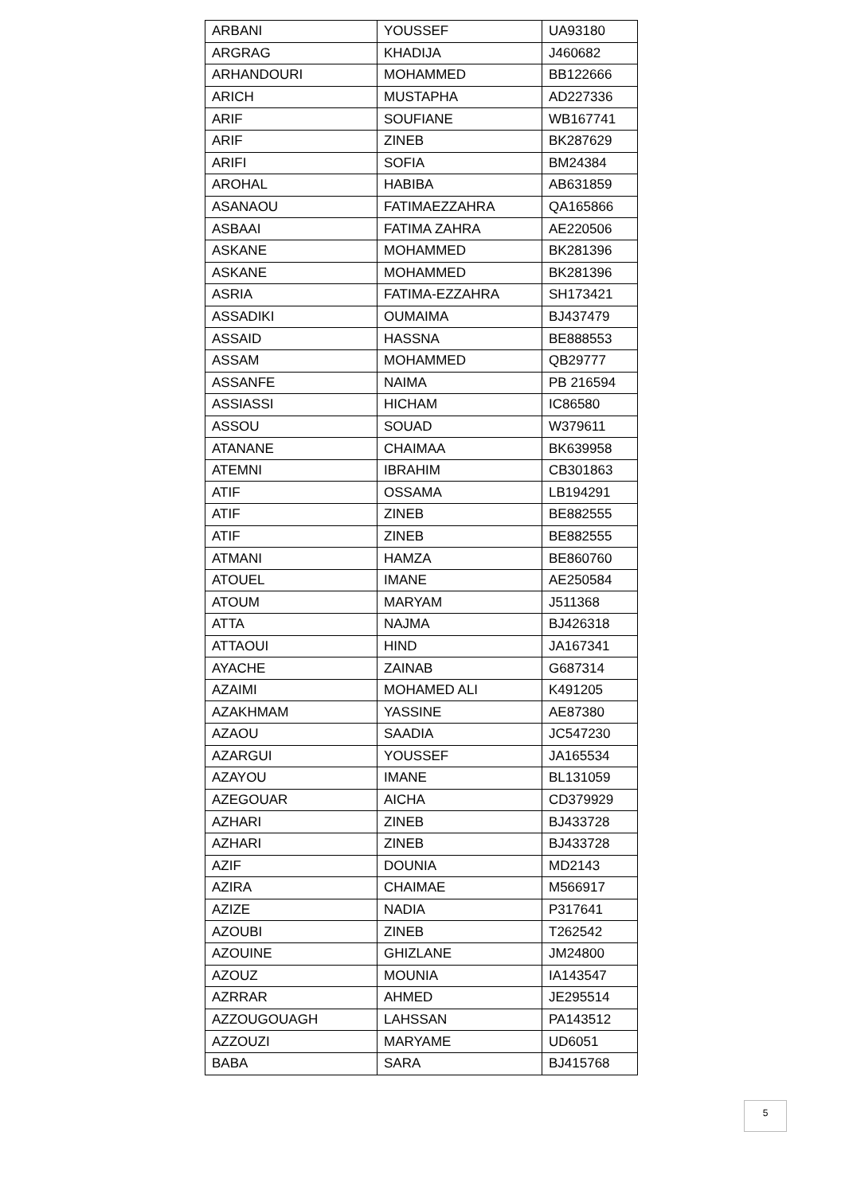| ARBANI | YOUSSEF | UA93180 |
| ARGRAG | KHADIJA | J460682 |
| ARHANDOURI | MOHAMMED | BB122666 |
| ARICH | MUSTAPHA | AD227336 |
| ARIF | SOUFIANE | WB167741 |
| ARIF | ZINEB | BK287629 |
| ARIFI | SOFIA | BM24384 |
| AROHAL | HABIBA | AB631859 |
| ASANAOU | FATIMAEZZAHRA | QA165866 |
| ASBAAI | FATIMA ZAHRA | AE220506 |
| ASKANE | MOHAMMED | BK281396 |
| ASKANE | MOHAMMED | BK281396 |
| ASRIA | FATIMA-EZZAHRA | SH173421 |
| ASSADIKI | OUMAIMA | BJ437479 |
| ASSAID | HASSNA | BE888553 |
| ASSAM | MOHAMMED | QB29777 |
| ASSANFE | NAIMA | PB 216594 |
| ASSIASSI | HICHAM | IC86580 |
| ASSOU | SOUAD | W379611 |
| ATANANE | CHAIMAA | BK639958 |
| ATEMNI | IBRAHIM | CB301863 |
| ATIF | OSSAMA | LB194291 |
| ATIF | ZINEB | BE882555 |
| ATIF | ZINEB | BE882555 |
| ATMANI | HAMZA | BE860760 |
| ATOUEL | IMANE | AE250584 |
| ATOUM | MARYAM | J511368 |
| ATTA | NAJMA | BJ426318 |
| ATTAOUI | HIND | JA167341 |
| AYACHE | ZAINAB | G687314 |
| AZAIMI | MOHAMED ALI | K491205 |
| AZAKHMAM | YASSINE | AE87380 |
| AZAOU | SAADIA | JC547230 |
| AZARGUI | YOUSSEF | JA165534 |
| AZAYOU | IMANE | BL131059 |
| AZEGOUAR | AICHA | CD379929 |
| AZHARI | ZINEB | BJ433728 |
| AZHARI | ZINEB | BJ433728 |
| AZIF | DOUNIA | MD2143 |
| AZIRA | CHAIMAE | M566917 |
| AZIZE | NADIA | P317641 |
| AZOUBI | ZINEB | T262542 |
| AZOUINE | GHIZLANE | JM24800 |
| AZOUZ | MOUNIA | IA143547 |
| AZRRAR | AHMED | JE295514 |
| AZZOUGOUAGH | LAHSSAN | PA143512 |
| AZZOUZI | MARYAME | UD6051 |
| BABA | SARA | BJ415768 |
5